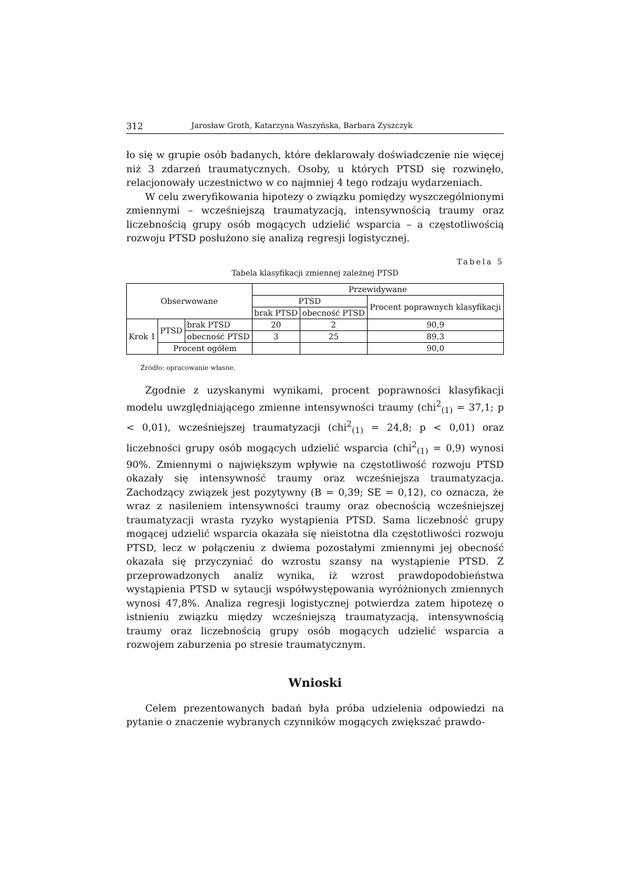312 Jarosław Groth, Katarzyna Waszyńska, Barbara Zyszczyk
ło się w grupie osób badanych, które deklarowały doświadczenie nie więcej niż 3 zdarzeń traumatycznych. Osoby, u których PTSD się rozwinęło, relacjonowały uczestnictwo w co najmniej 4 tego rodzaju wydarzeniach.
W celu zweryfikowania hipotezy o związku pomiędzy wyszczególnionymi zmiennymi – wcześniejszą traumatyzacją, intensywnością traumy oraz liczebnością grupy osób mogących udzielić wsparcia – a częstotliwością rozwoju PTSD posłużono się analizą regresji logistycznej.
Tabela 5
Tabela klasyfikacji zmiennej zależnej PTSD
| Obserwowane | | | Przewidywane | | |
| | | | PTSD | | Procent poprawnych klasyfikacji |
| | | | brak PTSD | obecność PTSD | |
| Krok 1 | PTSD | brak PTSD | 20 | 2 | 90,9 |
| | | obecność PTSD | 3 | 25 | 89,3 |
| | Procent ogółem | | | | 90,0 |
Źródło: opracowanie własne.
Zgodnie z uzyskanymi wynikami, procent poprawności klasyfikacji modelu uwzględniającego zmienne intensywności traumy (chi<sup>2</sup><sub>(1)</sub> = 37,1; p < 0,01), wcześniejszej traumatyzacji (chi<sup>2</sup><sub>(1)</sub> = 24,8; p < 0,01) oraz liczebności grupy osób mogących udzielić wsparcia (chi<sup>2</sup><sub>(1)</sub> = 0,9) wynosi 90%. Zmiennymi o największym wpływie na częstotliwość rozwoju PTSD okazały się intensywność traumy oraz wcześniejsza traumatyzacja. Zachodzący związek jest pozytywny (B = 0,39; SE = 0,12), co oznacza, że wraz z nasileniem intensywności traumy oraz obecnością wcześniejszej traumatyzacji wrasta ryzyko wystąpienia PTSD. Sama liczebność grupy mogącej udzielić wsparcia okazała się nieistotna dla częstotliwości rozwoju PTSD, lecz w połączeniu z dwiema pozostałymi zmiennymi jej obecność okazała się przyczyniać do wzrostu szansy na wystąpienie PTSD. Z przeprowadzonych analiz wynika, iż wzrost prawdopodobieństwa wystąpienia PTSD w sytaucji współwystępowania wyróżnionych zmiennych wynosi 47,8%. Analiza regresji logistycznej potwierdza zatem hipotezę o istnieniu związku między wcześniejszą traumatyzacją, intensywnością traumy oraz liczebnością grupy osób mogących udzielić wsparcia a rozwojem zaburzenia po stresie traumatycznym.
Wnioski
Celem prezentowanych badań była próba udzielenia odpowiedzi na pytanie o znaczenie wybranych czynników mogących zwiększać prawdo-